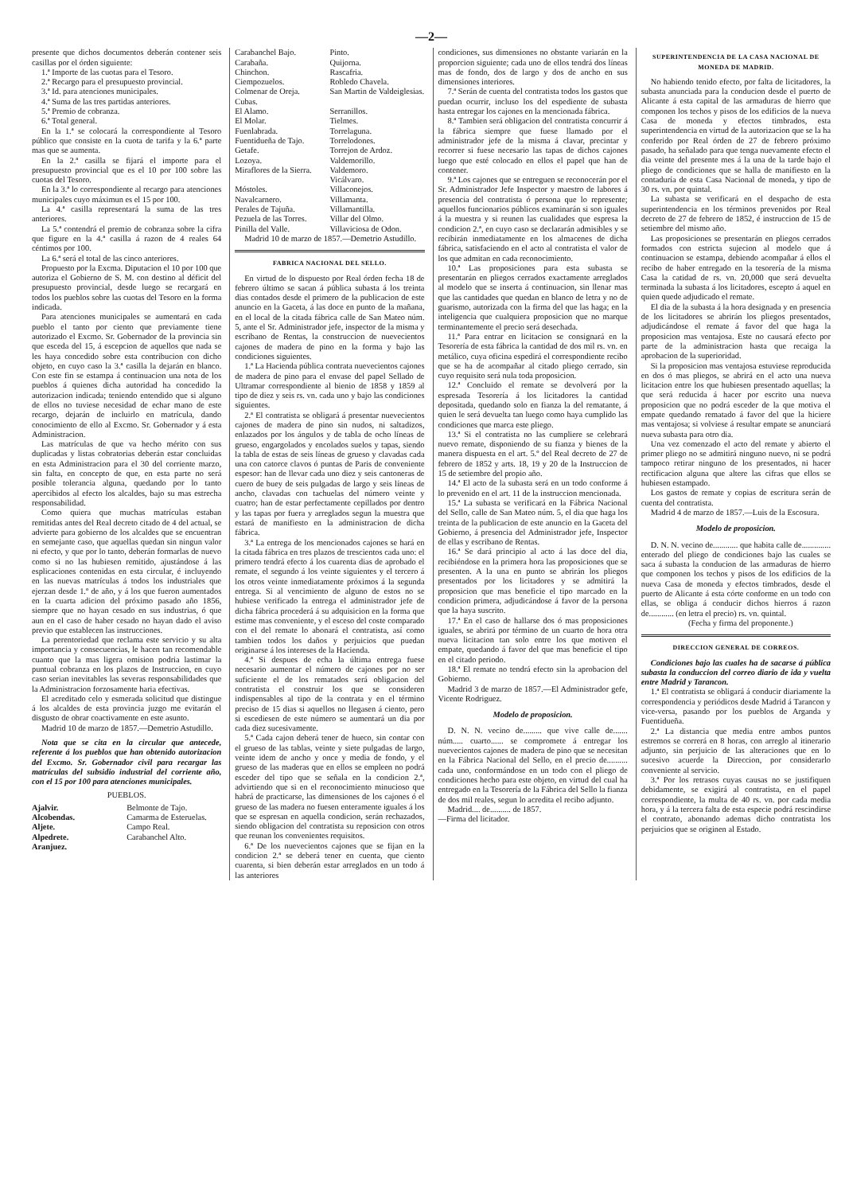—2—
presente que dichos documentos deberán contener seis casillas por el órden siguiente:
1.ª Importe de las cuotas para el Tesoro.
2.ª Recargo para el presupuesto provincial.
3.ª Id. para atenciones municipales.
4.ª Suma de las tres partidas anteriores.
5.ª Premio de cobranza.
6.ª Total general.
En la 1.ª se colocará la correspondiente al Tesoro público que consiste en la cuota de tarifa y la 6.ª parte mas que se aumenta.
En la 2.ª casilla se fijará el importe para el presupuesto provincial que es el 10 por 100 sobre las cuotas del Tesoro.
En la 3.ª lo correspondiente al recargo para atenciones municipales cuyo máximun es el 15 por 100.
La 4.ª casilla representará la suma de las tres anteriores.
La 5.ª contendrá el premio de cobranza sobre la cifra que figure en la 4.ª casilla á razon de 4 reales 64 céntimos por 100.
La 6.ª será el total de las cinco anteriores.
Propuesto por la Excma. Diputacion el 10 por 100 que autoriza el Gobierno de S. M. con destino al déficit del presupuesto provincial, desde luego se recargará en todos los pueblos sobre las cuotas del Tesoro en la forma indicada.
Para atenciones municipales se aumentará en cada pueblo el tanto por ciento que previamente tiene autorizado el Excmo. Sr. Gobernador de la provincia sin que esceda del 15, á escepcion de aquellos que nada se les haya concedido sobre esta contribucion con dicho objeto, en cuyo caso la 3.ª casilla la dejarán en blanco. Con este fin se estampa á continuacion una nota de los pueblos á quienes dicha autoridad ha concedido la autorizacion indicada; teniendo entendido que si alguno de ellos no tuviese necesidad de echar mano de este recargo, dejarán de incluirlo en matrícula, dando conocimiento de ello al Excmo. Sr. Gobernador y á esta Administracion.
Las matrículas de que va hecho mérito con sus duplicadas y listas cobratorias deberán estar concluidas en esta Administracion para el 30 del corriente marzo, sin falta, en concepto de que, en esta parte no será posible tolerancia alguna, quedando por lo tanto apercibidos al efecto los alcaldes, bajo su mas estrecha responsabilidad.
Como quiera que muchas matrículas estaban remitidas antes del Real decreto citado de 4 del actual, se advierte para gobierno de los alcaldes que se encuentran en semejante caso, que aquellas quedan sin ningun valor ni efecto, y que por lo tanto, deberán formarlas de nuevo como si no las hubiesen remitido, ajustándose á las esplicaciones contenidas en esta circular, é incluyendo en las nuevas matrículas á todos los industriales que ejerzan desde 1.º de año, y á los que fueron aumentados en la cuarta adicion del próximo pasado año 1856, siempre que no hayan cesado en sus industrias, ó que aun en el caso de haber cesado no hayan dado el aviso previo que establecen las instrucciones.
La perentoriedad que reclama este servicio y su alta importancia y consecuencias, le hacen tan recomendable cuanto que la mas ligera omision podria lastimar la puntual cobranza en los plazos de Instruccion, en cuyo caso serian inevitables las severas responsabilidades que la Administracion forzosamente haria efectivas.
El acreditado celo y esmerada solicitud que distingue á los alcaldes de esta provincia juzgo me evitarán el disgusto de obrar coactivamente en este asunto.
Madrid 10 de marzo de 1857.—Demetrio Astudillo.
Nota que se cita en la circular que antecede, referente á los pueblos que han obtenido autorizacion del Excmo. Sr. Gobernador civil para recargar las matrículas del subsidio industrial del corriente año, con el 15 por 100 para atenciones municipales.
PUEBLOS.
Ajalvir. Belmonte de Tajo.
Alcobendas. Camarma de Esteruelas.
Aljete. Campo Real.
Alpedrete. Carabanchel Alto.
Aranjuez.
Carabanchel Bajo. Pinto.
Carabaña. Quijorna.
Chinchon. Rascafria.
Ciempozuelos. Robledo Chavela.
Colmenar de Oreja. San Martin de Valdeiglesias.
Cubas.
El Alamo. Serranillos.
El Molar. Tielmes.
Fuenlabrada. Torrelaguna.
Fuentidueña de Tajo. Torrelodones.
Getafe. Torrejon de Ardoz.
Lozoya. Valdemorillo.
Miraflores de la Sierra. Valdemoro.
Vicálvaro.
Móstoles. Villaconejos.
Navalcarnero. Villamanta.
Perales de Tajuña. Villamantilla.
Pezuela de las Torres. Villar del Olmo.
Pinilla del Valle. Villaviciosa de Odon.
Madrid 10 de marzo de 1857.—Demetrio Astudillo.
FABRICA NACIONAL DEL SELLO.
En virtud de lo dispuesto por Real órden fecha 18 de febrero último se sacan á pública subasta á los treinta dias contados desde el primero de la publicacion de este anuncio en la Gaceta, á las doce en punto de la mañana, en el local de la citada fábrica calle de San Mateo núm. 5, ante el Sr. Administrador jefe, inspector de la misma y escribano de Rentas, la construccion de nuevecientos cajones de madera de pino en la forma y bajo las condiciones siguientes.
1.ª La Hacienda pública contrata nuevecientos cajones de madera de pino para el envase del papel Sellado de Ultramar correspondiente al bienio de 1858 y 1859 al tipo de diez y seis rs. vn. cada uno y bajo las condiciones siguientes.
2.ª El contratista se obligará á presentar nuevecientos cajones de madera de pino sin nudos, ni saltadizos, enlazados por los ángulos y de tabla de ocho líneas de grueso, engargolados y encolados suelos y tapas, siendo la tabla de estas de seis líneas de grueso y clavadas cada una con catorce clavos ó puntas de Paris de conveniente espesor: han de llevar cada uno diez y seis cantoneras de cuero de buey de seis pulgadas de largo y seis líneas de ancho, clavadas con tachuelas del número veinte y cuatro; han de estar perfectamente cepillados por dentro y las tapas por fuera y arreglados segun la muestra que estará de manifiesto en la administracion de dicha fábrica.
3.ª La entrega de los mencionados cajones se hará en la citada fábrica en tres plazos de trescientos cada uno: el primero tendrá efecto á los cuarenta dias de aprobado el remate, el segundo á los veinte siguientes y el tercero á los otros veinte inmediatamente próximos á la segunda entrega. Si al vencimiento de alguno de estos no se hubiese verificado la entrega el administrador jefe de dicha fábrica procederá á su adquisicion en la forma que estime mas conveniente, y el esceso del coste comparado con el del remate lo abonará el contratista, así como tambien todos los daños y perjuicios que puedan originarse á los intereses de la Hacienda.
4.ª Si despues de echa la última entrega fuese necesario aumentar el número de cajones por no ser suficiente el de los rematados será obligacion del contratista el construir los que se consideren indispensables al tipo de la contrata y en el término preciso de 15 dias si aquellos no llegasen á ciento, pero si escediesen de este número se aumentará un dia por cada diez sucesivamente.
5.ª Cada cajon deberá tener de hueco, sin contar con el grueso de las tablas, veinte y siete pulgadas de largo, veinte idem de ancho y once y media de fondo, y el grueso de las maderas que en ellos se empleen no podrá esceder del tipo que se señala en la condicion 2.ª, advirtiendo que si en el reconocimiento minucioso que habrá de practicarse, las dimensiones de los cajones ó el grueso de las madera no fuesen enteramente iguales á los que se espresan en aquella condicion, serán rechazados, siendo obligacion del contratista su reposicion con otros que reunan los convenientes requisitos.
6.ª De los nuevecientos cajones que se fijan en la condicion 2.ª se deberá tener en cuenta, que ciento cuarenta, si bien deberán estar arreglados en un todo á las anteriores
condiciones, sus dimensiones no obstante variarán en la proporcion siguiente; cada uno de ellos tendrá dos líneas mas de fondo, dos de largo y dos de ancho en sus dimensiones interiores.
7.ª Serán de cuenta del contratista todos los gastos que puedan ocurrir, incluso los del espediente de subasta hasta entregar los cajones en la mencionada fábrica.
8.ª Tambien será obligacion del contratista concurrir á la fábrica siempre que fuese llamado por el administrador jefe de la misma á clavar, precintar y recorrer si fuese necesario las tapas de dichos cajones luego que esté colocado en ellos el papel que han de contener.
9.ª Los cajones que se entreguen se reconocerán por el Sr. Administrador Jefe Inspector y maestro de labores á presencia del contratista ó persona que lo represente; aquellos funcionarios públicos examinarán si son iguales á la muestra y si reunen las cualidades que espresa la condicion 2.ª, en cuyo caso se declararán admisibles y se recibirán inmediatamente en los almacenes de dicha fábrica, satisfaciendo en el acto al contratista el valor de los que admitan en cada reconocimiento.
10.ª Las proposiciones para esta subasta se presentarán en pliegos cerrados exactamente arreglados al modelo que se inserta á continuacion, sin llenar mas que las cantidades que quedan en blanco de letra y no de guarismo, autorizada con la firma del que las haga; en la inteligencia que cualquiera proposicion que no marque terminantemente el precio será desechada.
11.ª Para entrar en licitacion se consignará en la Tesorería de esta fábrica la cantidad de dos mil rs. vn. en metálico, cuya oficina espedirá el correspondiente recibo que se ha de acompañar al citado pliego cerrado, sin cuyo requisito será nula toda proposicion.
12.ª Concluido el remate se devolverá por la espresada Tesorería á los licitadores la cantidad depositada, quedando solo en fianza la del rematante, á quien le será devuelta tan luego como haya cumplido las condiciones que marca este pliego.
13.ª Si el contratista no las cumpliere se celebrará nuevo remate, disponiendo de su fianza y bienes de la manera dispuesta en el art. 5.º del Real decreto de 27 de febrero de 1852 y arts. 18, 19 y 20 de la Instruccion de 15 de setiembre del propio año.
14.ª El acto de la subasta será en un todo conforme á lo prevenido en el art. 11 de la instruccion mencionada.
15.ª La subasta se verificará en la Fábrica Nacional del Sello, calle de San Mateo núm. 5, el dia que haga los treinta de la publicacion de este anuncio en la Gaceta del Gobierno, á presencia del Administrador jefe, Inspector de ellas y escribano de Rentas.
16.ª Se dará principio al acto á las doce del dia, recibiéndose en la primera hora las proposiciones que se presenten. A la una en punto se abrirán los pliegos presentados por los licitadores y se admitirá la proposicion que mas beneficie el tipo marcado en la condicion primera, adjudicándose á favor de la persona que la haya suscrito.
17.ª En el caso de hallarse dos ó mas proposiciones iguales, se abrirá por término de un cuarto de hora otra nueva licitacion tan solo entre los que motiven el empate, quedando á favor del que mas beneficie el tipo en el citado periodo.
18.ª El remate no tendrá efecto sin la aprobacion del Gobierno.
Madrid 3 de marzo de 1857.—El Administrador gefe, Vicente Rodriguez.
Modelo de proposicion.
D. N. N. vecino de......... que vive calle de....... núm..... cuarto...... se compromete á entregar los nuevecientos cajones de madera de pino que se necesitan en la Fábrica Nacional del Sello, en el precio de.......... cada uno, conformándose en un todo con el pliego de condiciones hecho para este objeto, en virtud del cual ha entregado en la Tesorería de la Fábrica del Sello la fianza de dos mil reales, segun lo acredita el recibo adjunto.
Madrid.... de.......... de 1857.
—Firma del licitador.
SUPERINTENDENCIA DE LA CASA NACIONAL DE MONEDA DE MADRID.
No habiendo tenido efecto, por falta de licitadores, la subasta anunciada para la conducion desde el puerto de Alicante á esta capital de las armaduras de hierro que componen los techos y pisos de los edificios de la nueva Casa de moneda y efectos timbrados, esta superintendencia en virtud de la autorizacion que se la ha conferido por Real órden de 27 de febrero próximo pasado, ha señalado para que tenga nuevamente efecto el dia veinte del presente mes á la una de la tarde bajo el pliego de condiciones que se halla de manifiesto en la contaduría de esta Casa Nacional de moneda, y tipo de 30 rs. vn. por quintal.
La subasta se verificará en el despacho de esta superintendencia en los términos prevenidos por Real decreto de 27 de febrero de 1852, é instruccion de 15 de setiembre del mismo año.
Las proposiciones se presentarán en pliegos cerrados formados con estricta sujecion al modelo que á continuacion se estampa, debiendo acompañar á ellos el recibo de haber entregado en la tesorería de la misma Casa la catidad de rs. vn. 20,000 que será devuelta terminada la subasta á los licitadores, escepto á aquel en quien quede adjudicado el remate.
El dia de la subasta á la hora designada y en presencia de los licitadores se abrirán los pliegos presentados, adjudicándose el remate á favor del que haga la proposicion mas ventajosa. Este no causará efecto por parte de la administracion hasta que recaiga la aprobacion de la superioridad.
Si la proposicion mas ventajosa estuviese reproducida en dos ó mas pliegos, se abrirá en el acto una nueva licitacion entre los que hubiesen presentado aquellas; la que será reducida á hacer por escrito una nueva proposicion que no podrá esceder de la que motiva el empate quedando rematado á favor del que la hiciere mas ventajosa; si volviese á resultar empate se anunciará nueva subasta para otro dia.
Una vez comenzado el acto del remate y abierto el primer pliego no se admitirá ninguno nuevo, ni se podrá tampoco retirar ninguno de los presentados, ni hacer rectificacion alguna que altere las cifras que ellos se hubiesen estampado.
Los gastos de remate y copias de escritura serán de cuenta del contratista.
Madrid 4 de marzo de 1857.—Luis de la Escosura.
Modelo de proposicion.
D. N. N. vecino de............ que habita calle de.............. enterado del pliego de condiciones bajo las cuales se saca á subasta la conducion de las armaduras de hierro que componen los techos y pisos de los edificios de la nueva Casa de moneda y efectos timbrados, desde el puerto de Alicante á esta córte conforme en un todo con ellas, se obliga á conducir dichos hierros á razon de............ (en letra el precio) rs. vn. quintal.
(Fecha y firma del proponente.)
DIRECCION GENERAL DE CORREOS.
Condiciones bajo las cuales ha de sacarse á pública subasta la conduccion del correo diario de ida y vuelta entre Madrid y Tarancon.
1.ª El contratista se obligará á conducir diariamente la correspondencia y periódicos desde Madrid á Tarancon y vice-versa, pasando por los pueblos de Arganda y Fuentidueña.
2.ª La distancia que media entre ambos puntos estremos se correrá en 8 horas, con arreglo al itinerario adjunto, sin perjuicio de las alteraciones que en lo sucesivo acuerde la Direccion, por considerarlo conveniente al servicio.
3.ª Por los retrasos cuyas causas no se justifiquen debidamente, se exigirá al contratista, en el papel correspondiente, la multa de 40 rs. vn. por cada media hora, y á la tercera falta de esta especie podrá rescindirse el contrato, abonando ademas dicho contratista los perjuicios que se originen al Estado.